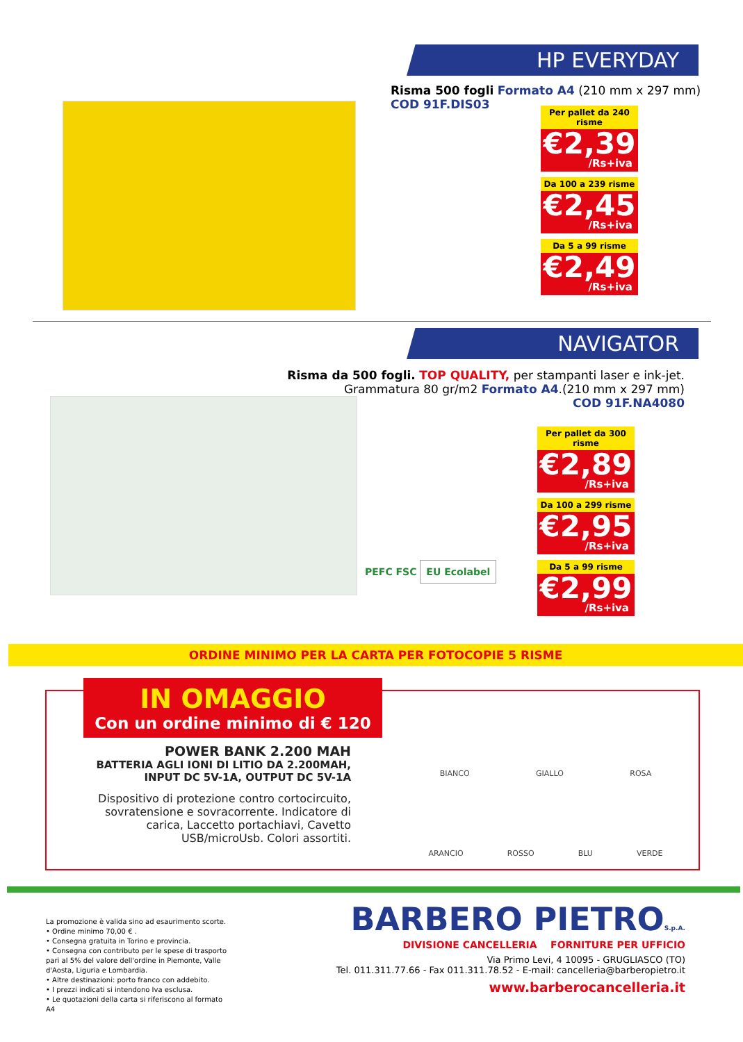HP EVERYDAY
Risma 500 fogli Formato A4 (210 mm x 297 mm)
COD 91F.DIS03
Per pallet da 240 risme
€2,39
/Rs+iva
Da 100 a 239 risme
€2,45
/Rs+iva
Da 5 a 99 risme
€2,49
/Rs+iva
NAVIGATOR
Risma da 500 fogli. TOP QUALITY, per stampanti laser e ink-jet.
Grammatura 80 gr/m2 Formato A4.(210 mm x 297 mm)
COD 91F.NA4080
PEFC FSC EU Ecolabel
Per pallet da 300 risme
€2,89
/Rs+iva
Da 100 a 299 risme
€2,95
/Rs+iva
Da 5 a 99 risme
€2,99
/Rs+iva
ORDINE MINIMO PER LA CARTA PER FOTOCOPIE 5 RISME
IN OMAGGIO
Con un ordine minimo di € 120
POWER BANK 2.200 MAH
BATTERIA AGLI IONI DI LITIO DA 2.200MAH,
INPUT DC 5V-1A, OUTPUT DC 5V-1A
Dispositivo di protezione contro cortocircuito, sovratensione e sovracorrente. Indicatore di carica, Laccetto portachiavi, Cavetto USB/microUsb. Colori assortiti.
BIANCO GIALLO ROSA
ARANCIO ROSSO BLU VERDE
La promozione è valida sino ad esaurimento scorte.
• Ordine minimo 70,00 € .
• Consegna gratuita in Torino e provincia.
• Consegna con contributo per le spese di trasporto pari al 5% del valore dell'ordine in Piemonte, Valle d'Aosta, Liguria e Lombardia.
• Altre destinazioni: porto franco con addebito.
• I prezzi indicati si intendono Iva esclusa.
• Le quotazioni della carta si riferiscono al formato A4
BARBERO PIETROS.p.A.
DIVISIONE CANCELLERIA FORNITURE PER UFFICIO
Via Primo Levi, 4 10095 - GRUGLIASCO (TO)
Tel. 011.311.77.66 - Fax 011.311.78.52 - E-mail: cancelleria@barberopietro.it
www.barberocancelleria.it